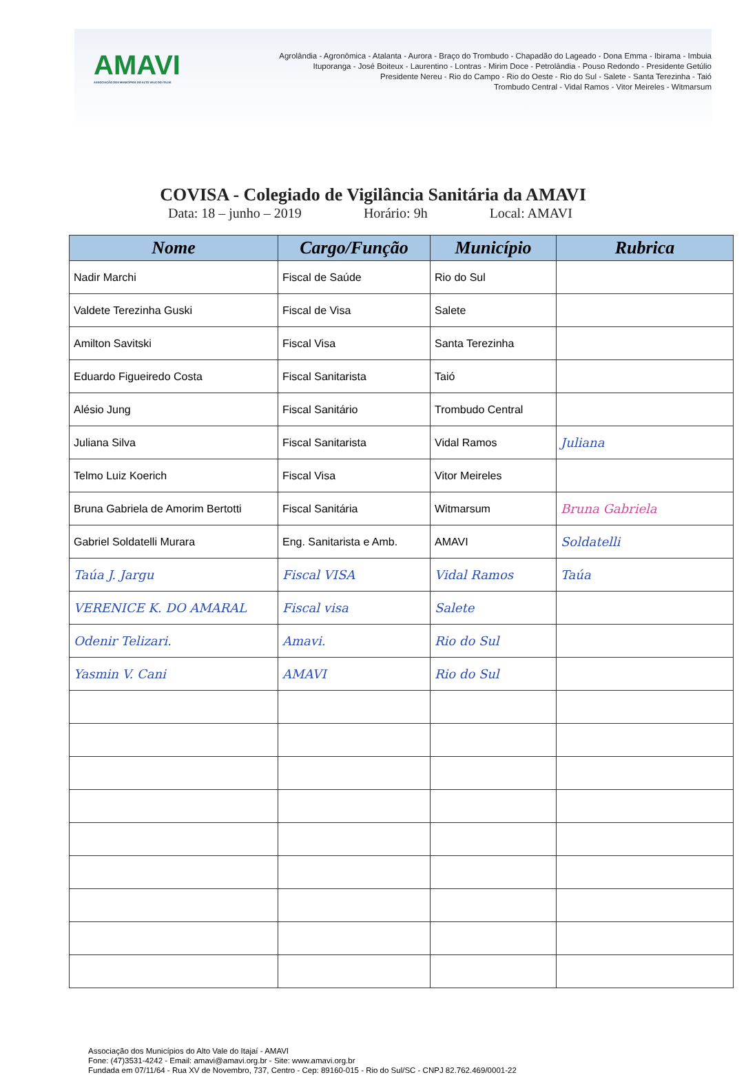AMAVI
ASSOCIAÇÃO DOS MUNICÍPIOS DO ALTO VALE DO ITAJAÍ
Agrolândia - Agronômica - Atalanta - Aurora - Braço do Trombudo - Chapadão do Lageado - Dona Emma - Ibirama - Imbuia
Ituporanga - José Boiteux - Laurentino - Lontras - Mirim Doce - Petrolândia - Pouso Redondo - Presidente Getúlio
Presidente Nereu - Rio do Campo - Rio do Oeste - Rio do Sul - Salete - Santa Terezinha - Taió
Trombudo Central - Vidal Ramos - Vitor Meireles - Witmarsum
COVISA - Colegiado de Vigilância Sanitária da AMAVI
Data: 18 – junho – 2019 Horário: 9h Local: AMAVI
| Nome | Cargo/Função | Município | Rubrica |
| --- | --- | --- | --- |
| Nadir Marchi | Fiscal de Saúde | Rio do Sul | |
| Valdete Terezinha Guski | Fiscal de Visa | Salete | |
| Amilton Savitski | Fiscal Visa | Santa Terezinha | |
| Eduardo Figueiredo Costa | Fiscal Sanitarista | Taió | |
| Alésio Jung | Fiscal Sanitário | Trombudo Central | |
| Juliana Silva | Fiscal Sanitarista | Vidal Ramos | Juliana |
| Telmo Luiz Koerich | Fiscal Visa | Vitor Meireles | |
| Bruna Gabriela de Amorim Bertotti | Fiscal Sanitária | Witmarsum | Bruna Gabriela |
| Gabriel Soldatelli Murara | Eng. Sanitarista e Amb. | AMAVI | Soldatelli |
| Taúa J. Jargu | Fiscal VISA | Vidal Ramos | Taúa |
| VERENICE K. DO AMARAL | Fiscal visa | Salete | |
| Odenir Telizari. | Amavi. | Rio do Sul | |
| Yasmin V. Cani | AMAVI | Rio do Sul | |
Associação dos Municípios do Alto Vale do Itajaí - AMAVI
Fone: (47)3531-4242 - Email: amavi@amavi.org.br - Site: www.amavi.org.br
Fundada em 07/11/64 - Rua XV de Novembro, 737, Centro - Cep: 89160-015 - Rio do Sul/SC - CNPJ 82.762.469/0001-22